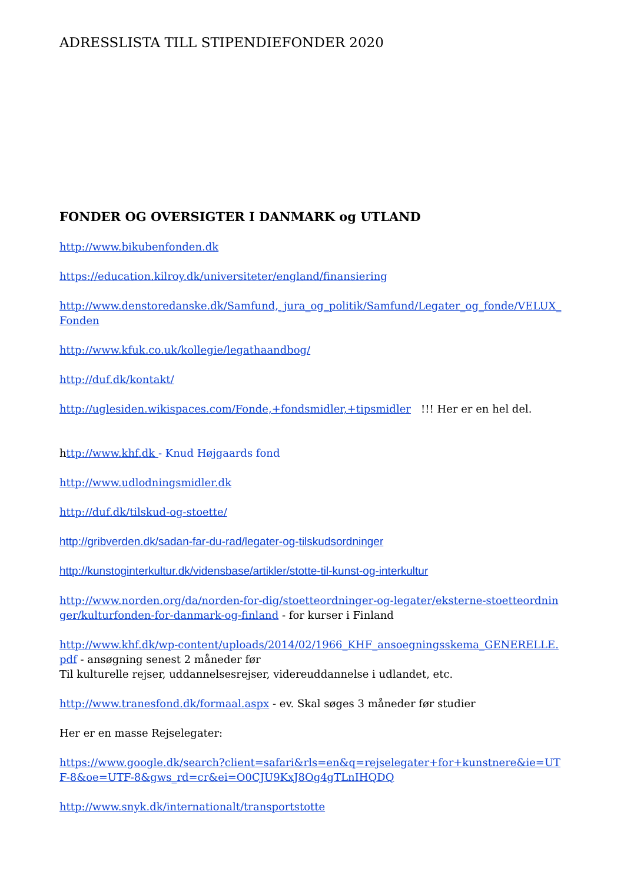ADRESSLISTA TILL STIPENDIEFONDER 2020
FONDER OG OVERSIGTER I DANMARK og UTLAND
http://www.bikubenfonden.dk
https://education.kilroy.dk/universiteter/england/finansiering
http://www.denstoredanske.dk/Samfund,_jura_og_politik/Samfund/Legater_og_fonde/VELUX_Fonden
http://www.kfuk.co.uk/kollegie/legathaandbog/
http://duf.dk/kontakt/
http://uglesiden.wikispaces.com/Fonde,+fondsmidler,+tipsmidler !!! Her er en hel del.
http://www.khf.dk - Knud Højgaards fond
http://www.udlodningsmidler.dk
http://duf.dk/tilskud-og-stoette/
http://gribverden.dk/sadan-far-du-rad/legater-og-tilskudsordninger
http://kunstoginterkultur.dk/vidensbase/artikler/stotte-til-kunst-og-interkultur
http://www.norden.org/da/norden-for-dig/stoetteordninger-og-legater/eksterne-stoetteordninger/kulturfonden-for-danmark-og-finland - for kurser i Finland
http://www.khf.dk/wp-content/uploads/2014/02/1966_KHF_ansoegningsskema_GENERELLE.pdf - ansøgning senest 2 måneder før
Til kulturelle rejser, uddannelsesrejser, videreuddannelse i udlandet, etc.
http://www.tranesfond.dk/formaal.aspx - ev. Skal søges 3 måneder før studier
Her er en masse Rejselegater:
https://www.google.dk/search?client=safari&rls=en&q=rejselegater+for+kunstnere&ie=UTF-8&oe=UTF-8&gws_rd=cr&ei=O0CJU9KxJ8Og4gTLnIHQDQ
http://www.snyk.dk/internationalt/transportstotte